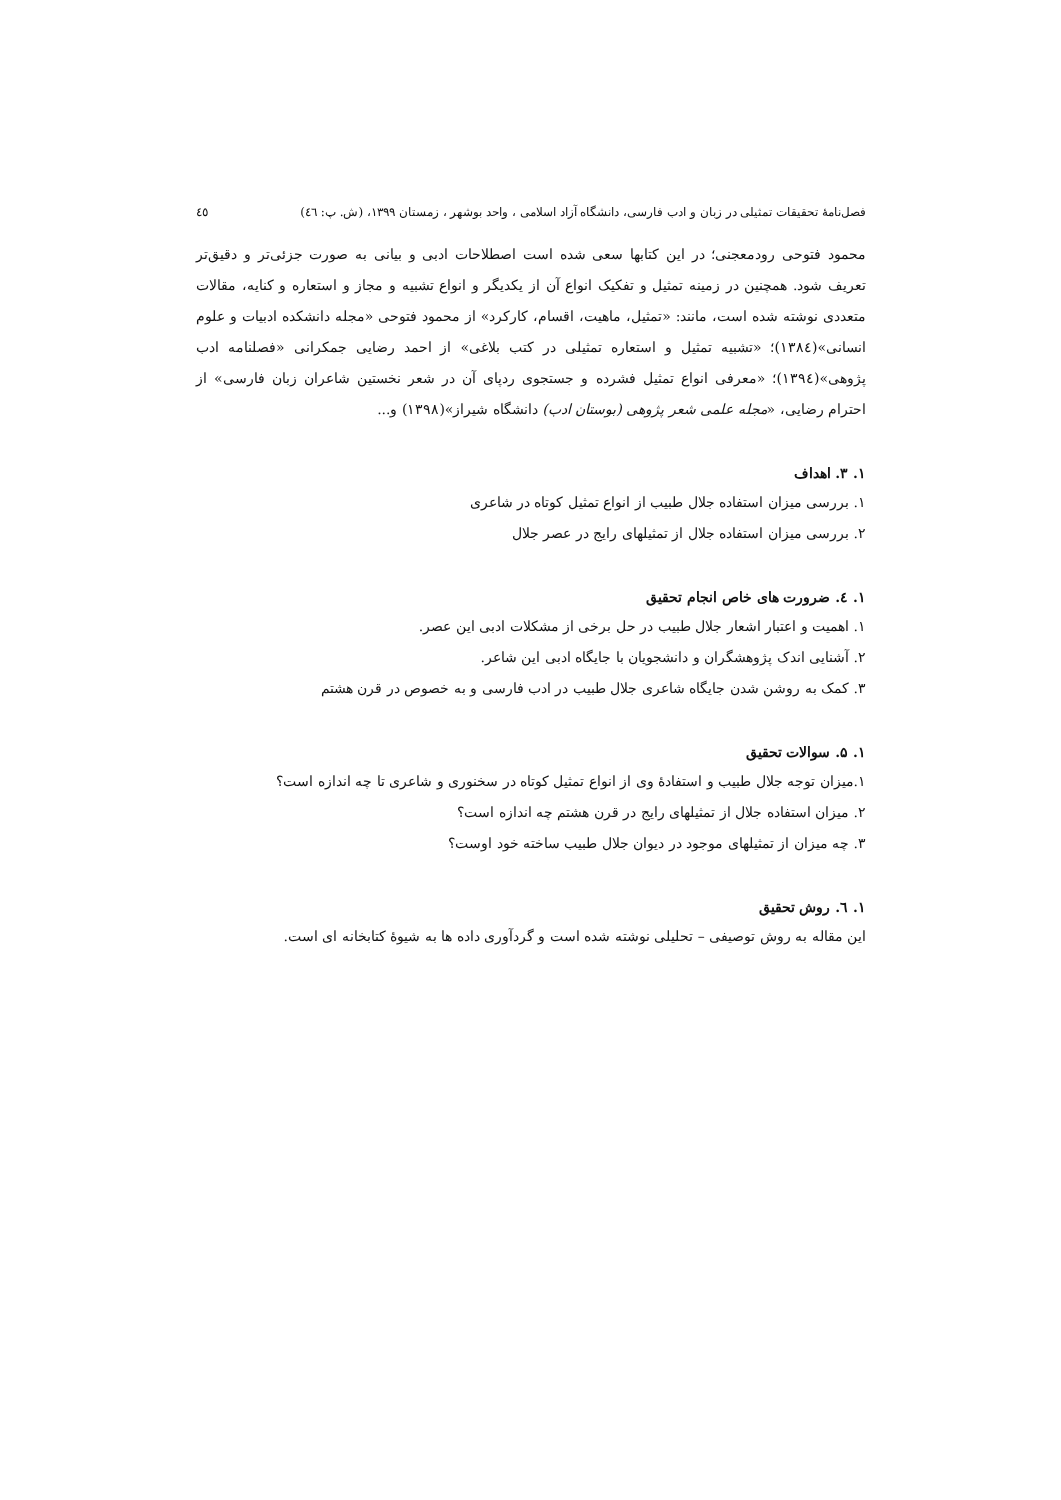فصل‌نامهٔ تحقیقات تمثیلی در زبان و ادب فارسی، دانشگاه آزاد اسلامی ، واحد بوشهر ، زمستان ۱۳۹۹، (ش. پ: ٤٦) ٤٥
محمود فتوحی رودمعجنی؛ در این کتابها سعی شده است اصطلاحات ادبی و بیانی به صورت جزئی‌تر و دقیق‌تر تعریف شود. همچنین در زمینه تمثیل و تفکیک انواع آن از یکدیگر و انواع تشبیه و مجاز و استعاره و کنایه، مقالات متعددی نوشته شده است، مانند: «تمثیل، ماهیت، اقسام، کارکرد» از محمود فتوحی «مجله دانشکده ادبیات و علوم انسانی»(۱۳۸٤)؛ «تشبیه تمثیل و استعاره تمثیلی در کتب بلاغی» از احمد رضایی جمکرانی «فصلنامه ادب پژوهی»(۱۳۹٤)؛ «معرفی انواع تمثیل فشرده و جستجوی ردپای آن در شعر نخستین شاعران زبان فارسی» از احترام رضایی، «مجله علمی شعر پژوهی (بوستان ادب) دانشگاه شیراز»(۱۳۹۸) و...
۱. ۳. اهداف
۱. بررسی میزان استفاده جلال طبیب از انواع تمثیل کوتاه در شاعری
۲. بررسی میزان استفاده جلال از تمثیلهای رایج در عصر جلال
۱. ٤. ضرورت های خاص انجام تحقیق
۱. اهمیت و اعتبار اشعار جلال طبیب در حل برخی از مشکلات ادبی این عصر.
۲. آشنایی اندک پژوهشگران و دانشجویان با جایگاه ادبی این شاعر.
۳. کمک به روشن شدن جایگاه شاعری جلال طبیب در ادب فارسی و به خصوص در قرن هشتم
۱. ۵. سوالات تحقیق
۱.میزان توجه جلال طبیب و استفادهٔ وی از انواع تمثیل کوتاه در سخنوری و شاعری تا چه اندازه است؟
۲. میزان استفاده جلال از تمثیلهای رایج در قرن هشتم چه اندازه است؟
۳. چه میزان از تمثیلهای موجود در دیوان جلال طبیب ساخته خود اوست؟
۱. ٦. روش تحقیق
این مقاله به روش توصیفی – تحلیلی نوشته شده است و گردآوری داده ها به شیوهٔ کتابخانه ای است.